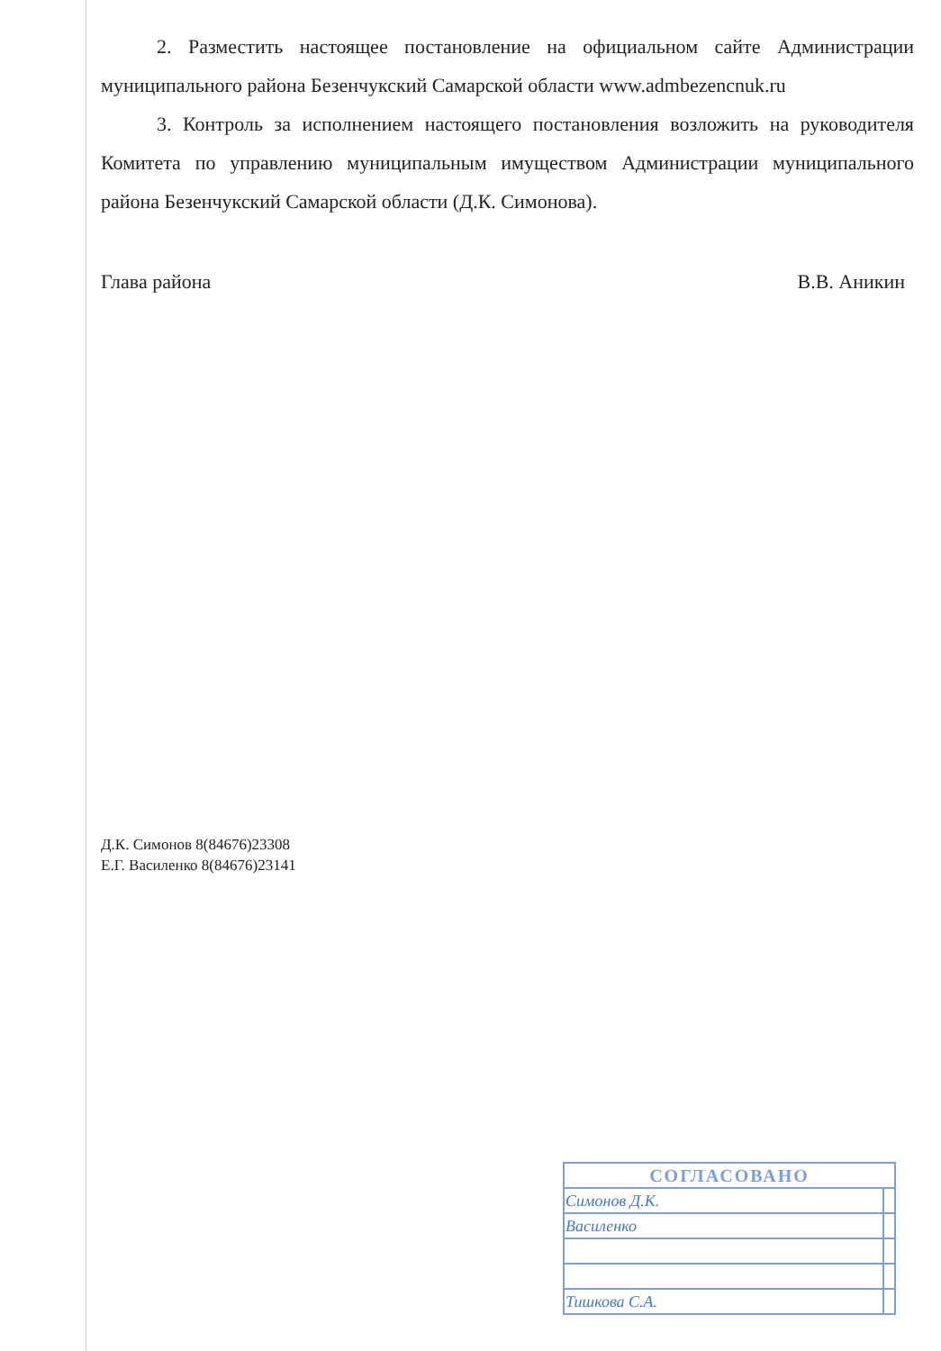2. Разместить настоящее постановление на официальном сайте Администрации муниципального района Безенчукский Самарской области www.admbezencnuk.ru
3. Контроль за исполнением настоящего постановления возложить на руководителя Комитета по управлению муниципальным имуществом Администрации муниципального района Безенчукский Самарской области (Д.К. Симонова).
Глава района В.В. Аникин
Д.К. Симонов 8(84676)23308
Е.Г. Василенко 8(84676)23141
| СОГЛАСОВАНО | |
| --- | --- |
| Симонов Д.К. | |
| Василенко | |
| Тишкова С.А. | |